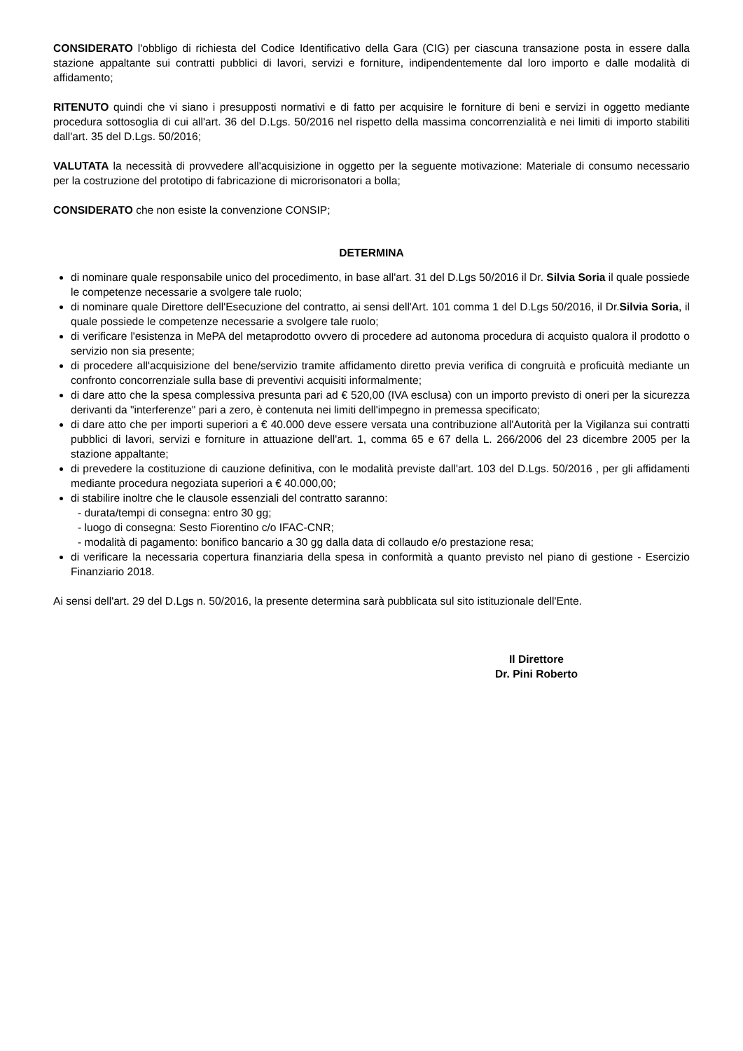CONSIDERATO l'obbligo di richiesta del Codice Identificativo della Gara (CIG) per ciascuna transazione posta in essere dalla stazione appaltante sui contratti pubblici di lavori, servizi e forniture, indipendentemente dal loro importo e dalle modalità di affidamento;
RITENUTO quindi che vi siano i presupposti normativi e di fatto per acquisire le forniture di beni e servizi in oggetto mediante procedura sottosoglia di cui all'art. 36 del D.Lgs. 50/2016 nel rispetto della massima concorrenzialità e nei limiti di importo stabiliti dall'art. 35 del D.Lgs. 50/2016;
VALUTATA la necessità di provvedere all'acquisizione in oggetto per la seguente motivazione: Materiale di consumo necessario per la costruzione del prototipo di fabricazione di microrisonatori a bolla;
CONSIDERATO che non esiste la convenzione CONSIP;
DETERMINA
di nominare quale responsabile unico del procedimento, in base all'art. 31 del D.Lgs 50/2016 il Dr. Silvia Soria il quale possiede le competenze necessarie a svolgere tale ruolo;
di nominare quale Direttore dell'Esecuzione del contratto, ai sensi dell'Art. 101 comma 1 del D.Lgs 50/2016, il Dr.Silvia Soria, il quale possiede le competenze necessarie a svolgere tale ruolo;
di verificare l'esistenza in MePA del metaprodotto ovvero di procedere ad autonoma procedura di acquisto qualora il prodotto o servizio non sia presente;
di procedere all'acquisizione del bene/servizio tramite affidamento diretto previa verifica di congruità e proficuità mediante un confronto concorrenziale sulla base di preventivi acquisiti informalmente;
di dare atto che la spesa complessiva presunta pari ad € 520,00 (IVA esclusa) con un importo previsto di oneri per la sicurezza derivanti da "interferenze" pari a zero, è contenuta nei limiti dell'impegno in premessa specificato;
di dare atto che per importi superiori a € 40.000 deve essere versata una contribuzione all'Autorità per la Vigilanza sui contratti pubblici di lavori, servizi e forniture in attuazione dell'art. 1, comma 65 e 67 della L. 266/2006 del 23 dicembre 2005 per la stazione appaltante;
di prevedere la costituzione di cauzione definitiva, con le modalità previste dall'art. 103 del D.Lgs. 50/2016 , per gli affidamenti mediante procedura negoziata superiori a € 40.000,00;
di stabilire inoltre che le clausole essenziali del contratto saranno:
- durata/tempi di consegna: entro 30 gg;
- luogo di consegna: Sesto Fiorentino c/o IFAC-CNR;
- modalità di pagamento: bonifico bancario a 30 gg dalla data di collaudo e/o prestazione resa;
di verificare la necessaria copertura finanziaria della spesa in conformità a quanto previsto nel piano di gestione - Esercizio Finanziario 2018.
Ai sensi dell'art. 29 del D.Lgs n. 50/2016, la presente determina sarà pubblicata sul sito istituzionale dell'Ente.
Il Direttore
Dr. Pini Roberto